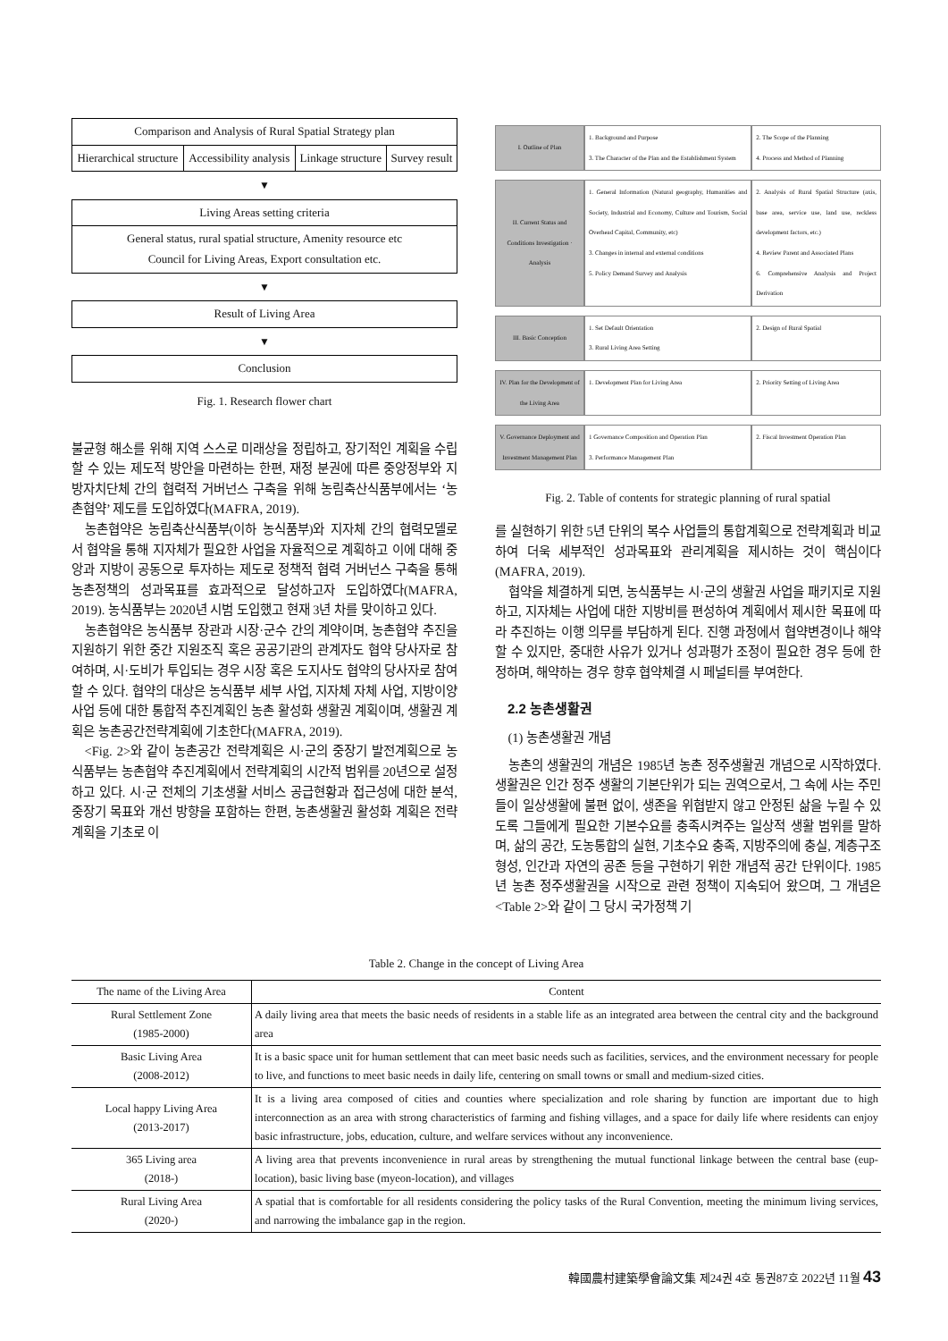| Comparison and Analysis of Rural Spatial Strategy plan | | | |
| Hierarchical structure | Accessibility analysis | Linkage structure | Survey result |
▼
| Living Areas setting criteria |
| General status, rural spatial structure, Amenity resource etc Council for Living Areas, Export consultation etc. |
▼
| Result of Living Area |
▼
| Conclusion |
Fig. 1. Research flower chart
불균형 해소를 위해 지역 스스로 미래상을 정립하고, 장기적인 계획을 수립할 수 있는 제도적 방안을 마련하는 한편, 재정 분권에 따른 중앙정부와 지방자치단체 간의 협력적 거버넌스 구축을 위해 농림축산식품부에서는 ‘농촌협약’ 제도를 도입하였다(MAFRA, 2019).
농촌협약은 농림축산식품부(이하 농식품부)와 지자체 간의 협력모델로서 협약을 통해 지자체가 필요한 사업을 자율적으로 계획하고 이에 대해 중앙과 지방이 공동으로 투자하는 제도로 정책적 협력 거버넌스 구축을 통해 농촌정책의 성과목표를 효과적으로 달성하고자 도입하였다(MAFRA, 2019). 농식품부는 2020년 시범 도입했고 현재 3년 차를 맞이하고 있다.
농촌협약은 농식품부 장관과 시장·군수 간의 계약이며, 농촌협약 추진을 지원하기 위한 중간 지원조직 혹은 공공기관의 관계자도 협약 당사자로 참여하며, 시·도비가 투입되는 경우 시장 혹은 도지사도 협약의 당사자로 참여할 수 있다. 협약의 대상은 농식품부 세부 사업, 지자체 자체 사업, 지방이양 사업 등에 대한 통합적 추진계획인 농촌 활성화 생활권 계획이며, 생활권 계획은 농촌공간전략계획에 기초한다(MAFRA, 2019).
<Fig. 2>와 같이 농촌공간 전략계획은 시·군의 중장기 발전계획으로 농식품부는 농촌협약 추진계획에서 전략계획의 시간적 범위를 20년으로 설정하고 있다. 시·군 전체의 기초생활 서비스 공급현황과 접근성에 대한 분석, 중장기 목표와 개선 방향을 포함하는 한편, 농촌생활권 활성화 계획은 전략계획을 기초로 이
| I. Outline of Plan | 1. Background and Purpose 3. The Character of the Plan and the Establishment System | 2. The Scope of the Planning 4. Process and Method of Planning |
| II. Current Status and Conditions Investigation · Analysis | 1. General Information (Natural geography, Humanities and Society, Industrial and Economy, Culture and Tourism, Social Overhead Capital, Community, etc) 3. Changes in internal and external conditions 5. Policy Demand Survey and Analysis | 2. Analysis of Rural Spatial Structure (axis, base area, service use, land use, reckless development factors, etc.) 4. Review Parent and Associated Plans 6. Comprehensive Analysis and Project Derivation |
| III. Basic Conception | 1. Set Default Orientation 3. Rural Living Area Setting | 2. Design of Rural Spatial |
| IV. Plan for the Development of the Living Area | 1. Development Plan for Living Area | 2. Priority Setting of Living Area |
| V. Governance Deployment and Investment Management Plan | 1 Governance Composition and Operation Plan 3. Performance Management Plan | 2. Fiscal Investment Operation Plan |
Fig. 2. Table of contents for strategic planning of rural spatial
를 실현하기 위한 5년 단위의 복수 사업들의 통합계획으로 전략계획과 비교하여 더욱 세부적인 성과목표와 관리계획을 제시하는 것이 핵심이다(MAFRA, 2019).
협약을 체결하게 되면, 농식품부는 시·군의 생활권 사업을 패키지로 지원하고, 지자체는 사업에 대한 지방비를 편성하여 계획에서 제시한 목표에 따라 추진하는 이행 의무를 부담하게 된다. 진행 과정에서 협약변경이나 해약할 수 있지만, 중대한 사유가 있거나 성과평가 조정이 필요한 경우 등에 한정하며, 해약하는 경우 향후 협약체결 시 페널티를 부여한다.
2.2 농촌생활권
(1) 농촌생활권 개념
농촌의 생활권의 개념은 1985년 농촌 정주생활권 개념으로 시작하였다. 생활권은 인간 정주 생활의 기본단위가 되는 권역으로서, 그 속에 사는 주민들이 일상생활에 불편 없이, 생존을 위협받지 않고 안정된 삶을 누릴 수 있도록 그들에게 필요한 기본수요를 충족시켜주는 일상적 생활 범위를 말하며, 삶의 공간, 도농통합의 실현, 기초수요 충족, 지방주의에 충실, 계층구조 형성, 인간과 자연의 공존 등을 구현하기 위한 개념적 공간 단위이다. 1985년 농촌 정주생활권을 시작으로 관련 정책이 지속되어 왔으며, 그 개념은 <Table 2>와 같이 그 당시 국가정책 기
Table 2. Change in the concept of Living Area
| The name of the Living Area | Content |
| --- | --- |
| Rural Settlement Zone (1985-2000) | A daily living area that meets the basic needs of residents in a stable life as an integrated area between the central city and the background area |
| Basic Living Area (2008-2012) | It is a basic space unit for human settlement that can meet basic needs such as facilities, services, and the environment necessary for people to live, and functions to meet basic needs in daily life, centering on small towns or small and medium-sized cities. |
| Local happy Living Area (2013-2017) | It is a living area composed of cities and counties where specialization and role sharing by function are important due to high interconnection as an area with strong characteristics of farming and fishing villages, and a space for daily life where residents can enjoy basic infrastructure, jobs, education, culture, and welfare services without any inconvenience. |
| 365 Living area (2018-) | A living area that prevents inconvenience in rural areas by strengthening the mutual functional linkage between the central base (eup-location), basic living base (myeon-location), and villages |
| Rural Living Area (2020-) | A spatial that is comfortable for all residents considering the policy tasks of the Rural Convention, meeting the minimum living services, and narrowing the imbalance gap in the region. |
韓國農村建築學會論文集 제24권 4호 통권87호 2022년 11월 43